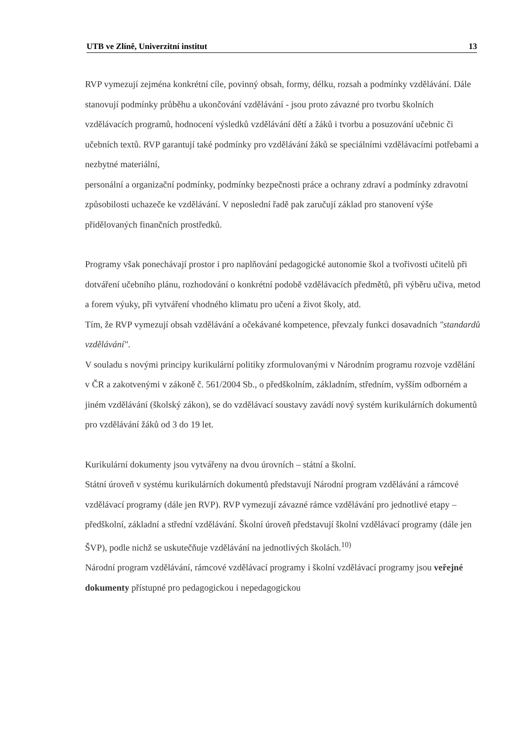UTB ve Zlíně, Univerzitní institut 13
RVP vymezují zejména konkrétní cíle, povinný obsah, formy, délku, rozsah a podmínky vzdělávání. Dále stanovují podmínky průběhu a ukončování vzdělávání - jsou proto závazné pro tvorbu školních vzdělávacích programů, hodnocení výsledků vzdělávání dětí a žáků i tvorbu a posuzování učebnic či učebních textů. RVP garantují také podmínky pro vzdělávání žáků se speciálními vzdělávacími potřebami a nezbytné materiální,
personální a organizační podmínky, podmínky bezpečnosti práce a ochrany zdraví a podmínky zdravotní způsobilosti uchazeče ke vzdělávání. V neposlední řadě pak zaručují základ pro stanovení výše přidělovaných finančních prostředků.
Programy však ponechávají prostor i pro naplňování pedagogické autonomie škol a tvořivosti učitelů při dotváření učebního plánu, rozhodování o konkrétní podobě vzdělávacích předmětů, při výběru učiva, metod a forem výuky, při vytváření vhodného klimatu pro učení a život školy, atd.
Tím, že RVP vymezují obsah vzdělávání a očekávané kompetence, převzaly funkci dosavadních "standardů vzdělávání".
V souladu s novými principy kurikulární politiky zformulovanými v Národním programu rozvoje vzdělání v ČR a zakotvenými v zákoně č. 561/2004 Sb., o předškolním, základním, středním, vyšším odborném a jiném vzdělávání (školský zákon), se do vzdělávací soustavy zavádí nový systém kurikulárních dokumentů pro vzdělávání žáků od 3 do 19 let.
Kurikulární dokumenty jsou vytvářeny na dvou úrovních – státní a školní.
Státní úroveň v systému kurikulárních dokumentů představují Národní program vzdělávání a rámcové vzdělávací programy (dále jen RVP). RVP vymezují závazné rámce vzdělávání pro jednotlivé etapy – předškolní, základní a střední vzdělávání. Školní úroveň představují školní vzdělávací programy (dále jen ŠVP), podle nichž se uskutečňuje vzdělávání na jednotlivých školách.<sup>10)</sup>
Národní program vzdělávání, rámcové vzdělávací programy i školní vzdělávací programy jsou veřejné dokumenty přístupné pro pedagogickou i nepedagogickou